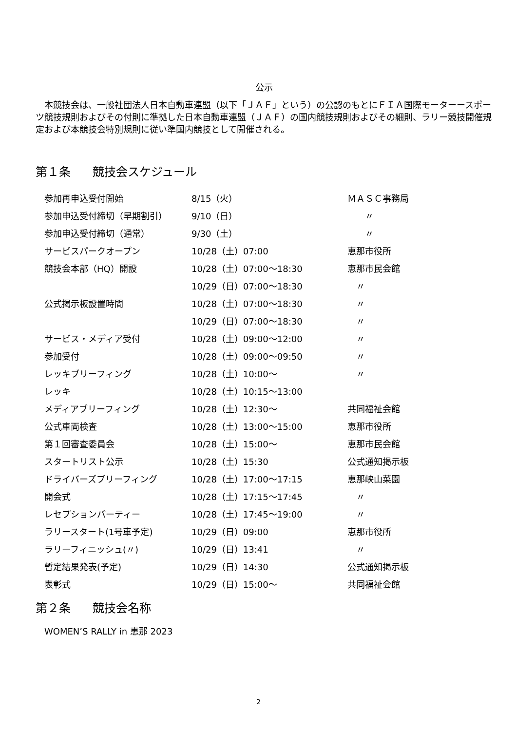公示
　本競技会は、一般社団法人日本自動車連盟（以下「ＪＡＦ」という）の公認のもとにＦＩＡ国際モーターースポーツ競技規則およびその付則に準拠した日本自動車連盟（ＪＡＦ）の国内競技規則およびその細則、ラリー競技開催規定および本競技会特別規則に従い準国内競技として開催される。
第１条 競技会スケジュール
| 参加再申込受付開始 | 8/15（火） | ＭＡＳＣ事務局 |
| 参加申込受付締切（早期割引） | 9/10（日） | 〃 |
| 参加申込受付締切（通常） | 9/30（土） | 〃 |
| サービスパークオープン | 10/28（土）07:00 | 恵那市役所 |
| 競技会本部（HQ）開設 | 10/28（土）07:00～18:30 | 恵那市民会館 |
| | 10/29（日）07:00～18:30 | 〃 |
| 公式掲示板設置時間 | 10/28（土）07:00～18:30 | 〃 |
| | 10/29（日）07:00～18:30 | 〃 |
| サービス・メディア受付 | 10/28（土）09:00～12:00 | 〃 |
| 参加受付 | 10/28（土）09:00～09:50 | 〃 |
| レッキブリーフィング | 10/28（土）10:00～ | 〃 |
| レッキ | 10/28（土）10:15～13:00 | |
| メディアブリーフィング | 10/28（土）12:30～ | 共同福祉会館 |
| 公式車両検査 | 10/28（土）13:00～15:00 | 恵那市役所 |
| 第１回審査委員会 | 10/28（土）15:00～ | 恵那市民会館 |
| スタートリスト公示 | 10/28（土）15:30 | 公式通知掲示板 |
| ドライバーズブリーフィング | 10/28（土）17:00～17:15 | 恵那峡山菜園 |
| 開会式 | 10/28（土）17:15～17:45 | 〃 |
| レセプションパーティー | 10/28（土）17:45～19:00 | 〃 |
| ラリースタート(1号車予定) | 10/29（日）09:00 | 恵那市役所 |
| ラリーフィニッシュ(〃) | 10/29（日）13:41 | 〃 |
| 暫定結果発表(予定) | 10/29（日）14:30 | 公式通知掲示板 |
| 表彰式 | 10/29（日）15:00～ | 共同福祉会館 |
第２条 競技会名称
WOMEN’S RALLY in 恵那 2023
2